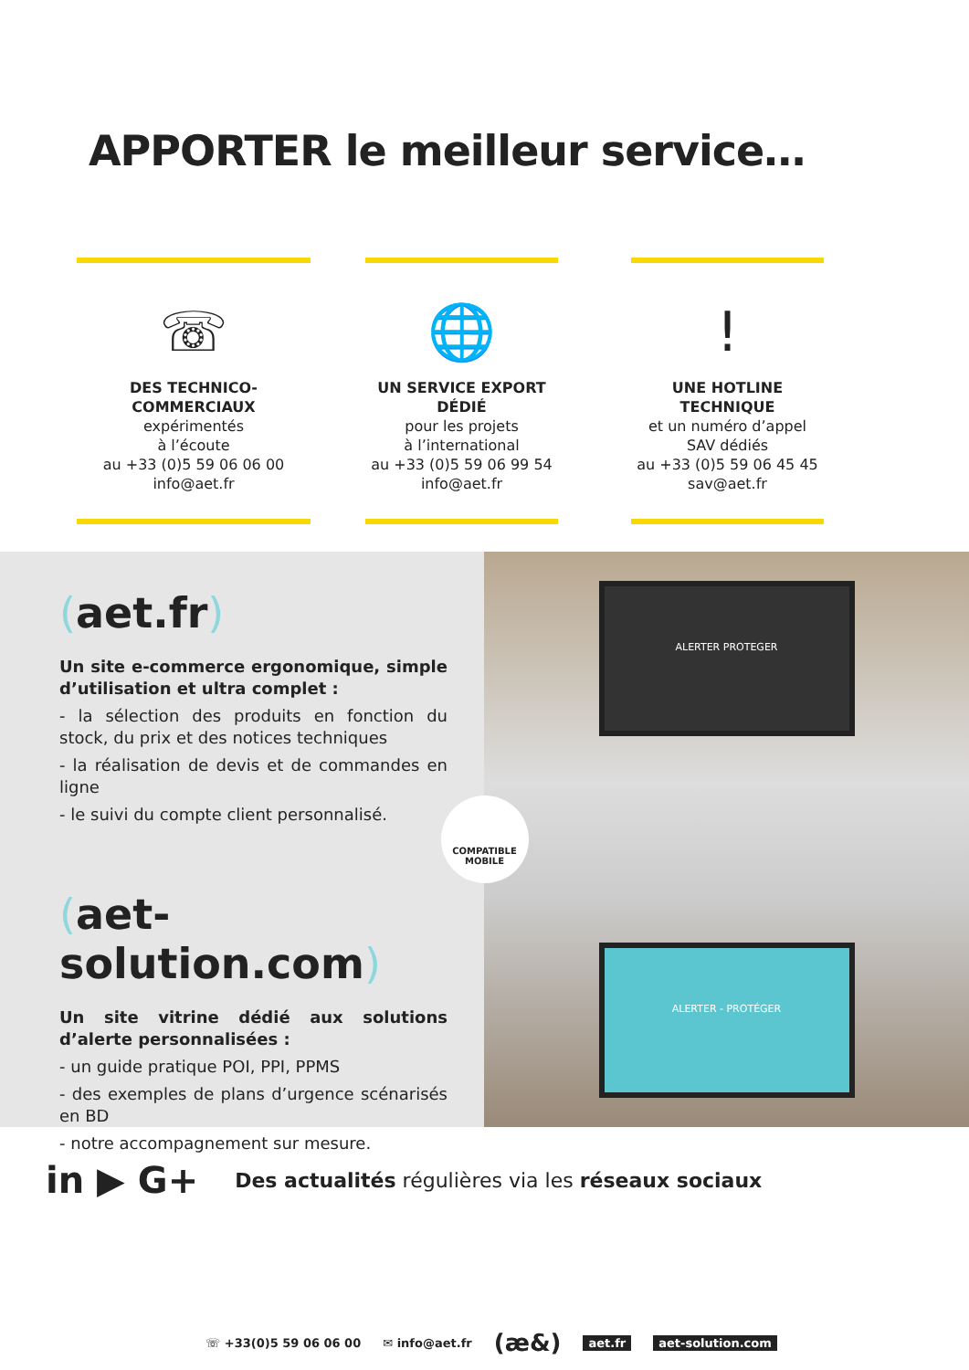APPORTER le meilleur service…
☏
DES TECHNICO-COMMERCIAUX
expérimentés
à l’écoute
au +33 (0)5 59 06 06 00
info@aet.fr
🌐
UN SERVICE EXPORT DÉDIÉ
pour les projets
à l’international
au +33 (0)5 59 06 99 54
info@aet.fr
!
UNE HOTLINE TECHNIQUE
et un numéro d’appel
SAV dédiés
au +33 (0)5 59 06 45 45
sav@aet.fr
(aet.fr)
Un site e-commerce ergonomique, simple d’utilisation et ultra complet :
- la sélection des produits en fonction du stock, du prix et des notices techniques
- la réalisation de devis et de commandes en ligne
- le suivi du compte client personnalisé.
(aet-solution.com)
Un site vitrine dédié aux solutions d’alerte personnalisées :
- un guide pratique POI, PPI, PPMS
- des exemples de plans d’urgence scénarisés en BD
- notre accompagnement sur mesure.
ALERTER PROTEGER
COMPATIBLE MOBILE
ALERTER - PROTÉGER
in ▶ G+ Des actualités régulières via les réseaux sociaux
☏ +33(0)5 59 06 06 00 ✉ info@aet.fr (æ&) aet.fr aet-solution.com